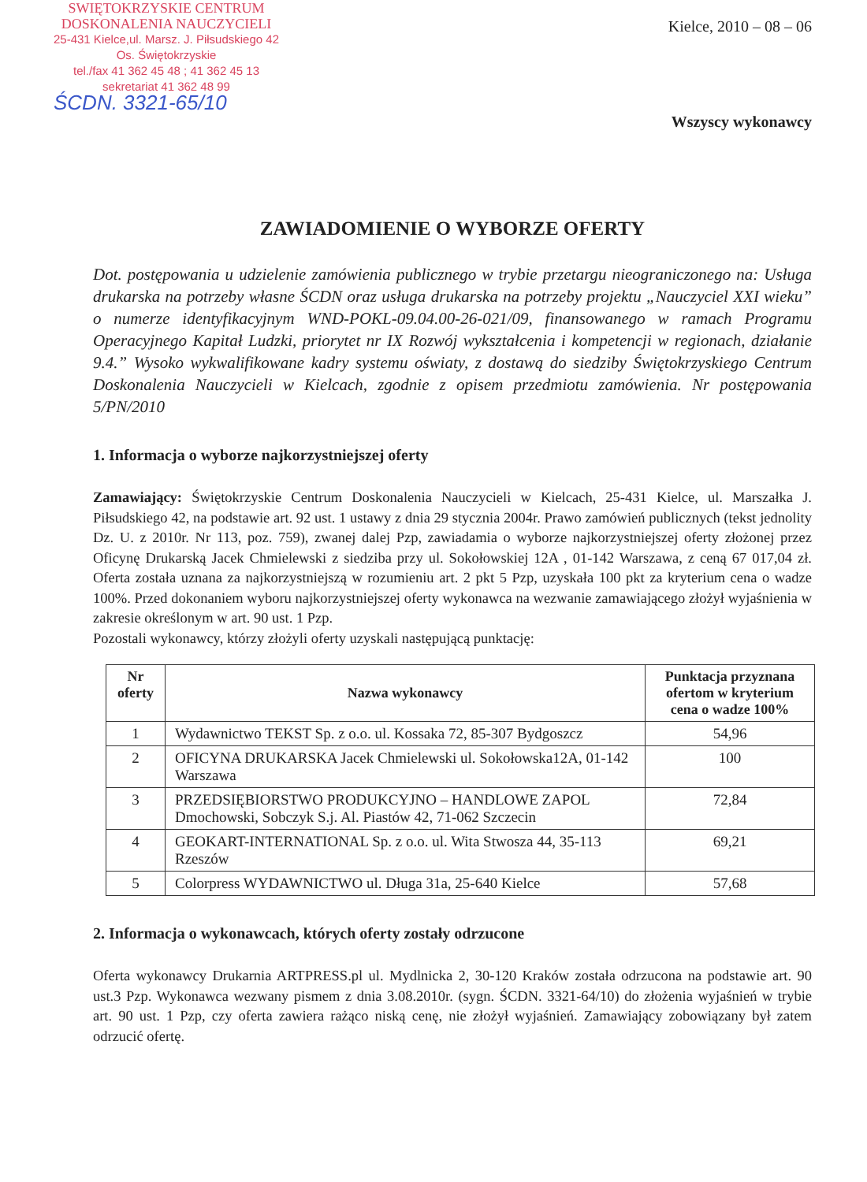SWIĘTOKRZYSKIE CENTRUM
DOSKONALENIA NAUCZYCIELI
25-431 Kielce,ul. Marsz. J. Piłsudskiego 42
Os. Świętokrzyskie
tel./fax 41 362 45 48 ; 41 362 45 13
sekretariat 41 362 48 99
ŚCDN. 3321-65/10
Kielce, 2010 – 08 – 06
Wszyscy wykonawcy
ZAWIADOMIENIE O WYBORZE OFERTY
Dot. postępowania u udzielenie zamówienia publicznego w trybie przetargu nieograniczonego na: Usługa drukarska na potrzeby własne ŚCDN oraz usługa drukarska na potrzeby projektu „Nauczyciel XXI wieku” o numerze identyfikacyjnym WND-POKL-09.04.00-26-021/09, finansowanego w ramach Programu Operacyjnego Kapitał Ludzki, priorytet nr IX Rozwój wykształcenia i kompetencji w regionach, działanie 9.4.” Wysoko wykwalifikowane kadry systemu oświaty, z dostawą do siedziby Świętokrzyskiego Centrum Doskonalenia Nauczycieli w Kielcach, zgodnie z opisem przedmiotu zamówienia. Nr postępowania 5/PN/2010
1. Informacja o wyborze najkorzystniejszej oferty
Zamawiający: Świętokrzyskie Centrum Doskonalenia Nauczycieli w Kielcach, 25-431 Kielce, ul. Marszałka J. Piłsudskiego 42, na podstawie art. 92 ust. 1 ustawy z dnia 29 stycznia 2004r. Prawo zamówień publicznych (tekst jednolity Dz. U. z 2010r. Nr 113, poz. 759), zwanej dalej Pzp, zawiadamia o wyborze najkorzystniejszej oferty złożonej przez Oficynę Drukarską Jacek Chmielewski z siedziba przy ul. Sokołowskiej 12A , 01-142 Warszawa, z ceną 67 017,04 zł. Oferta została uznana za najkorzystniejszą w rozumieniu art. 2 pkt 5 Pzp, uzyskała 100 pkt za kryterium cena o wadze 100%. Przed dokonaniem wyboru najkorzystniejszej oferty wykonawca na wezwanie zamawiającego złożył wyjaśnienia w zakresie określonym w art. 90 ust. 1 Pzp.
Pozostali wykonawcy, którzy złożyli oferty uzyskali następującą punktację:
| Nr oferty | Nazwa wykonawcy | Punktacja przyznana ofertom w kryterium cena o wadze 100% |
| --- | --- | --- |
| 1 | Wydawnictwo TEKST Sp. z o.o. ul. Kossaka 72, 85-307 Bydgoszcz | 54,96 |
| 2 | OFICYNA DRUKARSKA Jacek Chmielewski ul. Sokołowska12A, 01-142 Warszawa | 100 |
| 3 | PRZEDSIĘBIORSTWO PRODUKCYJNO – HANDLOWE ZAPOL Dmochowski, Sobczyk S.j. Al. Piastów 42, 71-062 Szczecin | 72,84 |
| 4 | GEOKART-INTERNATIONAL Sp. z o.o. ul. Wita Stwosza 44, 35-113 Rzeszów | 69,21 |
| 5 | Colorpress WYDAWNICTWO ul. Długa 31a, 25-640 Kielce | 57,68 |
2. Informacja o wykonawcach, których oferty zostały odrzucone
Oferta wykonawcy Drukarnia ARTPRESS.pl ul. Mydlnicka 2, 30-120 Kraków została odrzucona na podstawie art. 90 ust.3 Pzp. Wykonawca wezwany pismem z dnia 3.08.2010r. (sygn. ŚCDN. 3321-64/10) do złożenia wyjaśnień w trybie art. 90 ust. 1 Pzp, czy oferta zawiera rażąco niską cenę, nie złożył wyjaśnień. Zamawiający zobowiązany był zatem odrzucić ofertę.